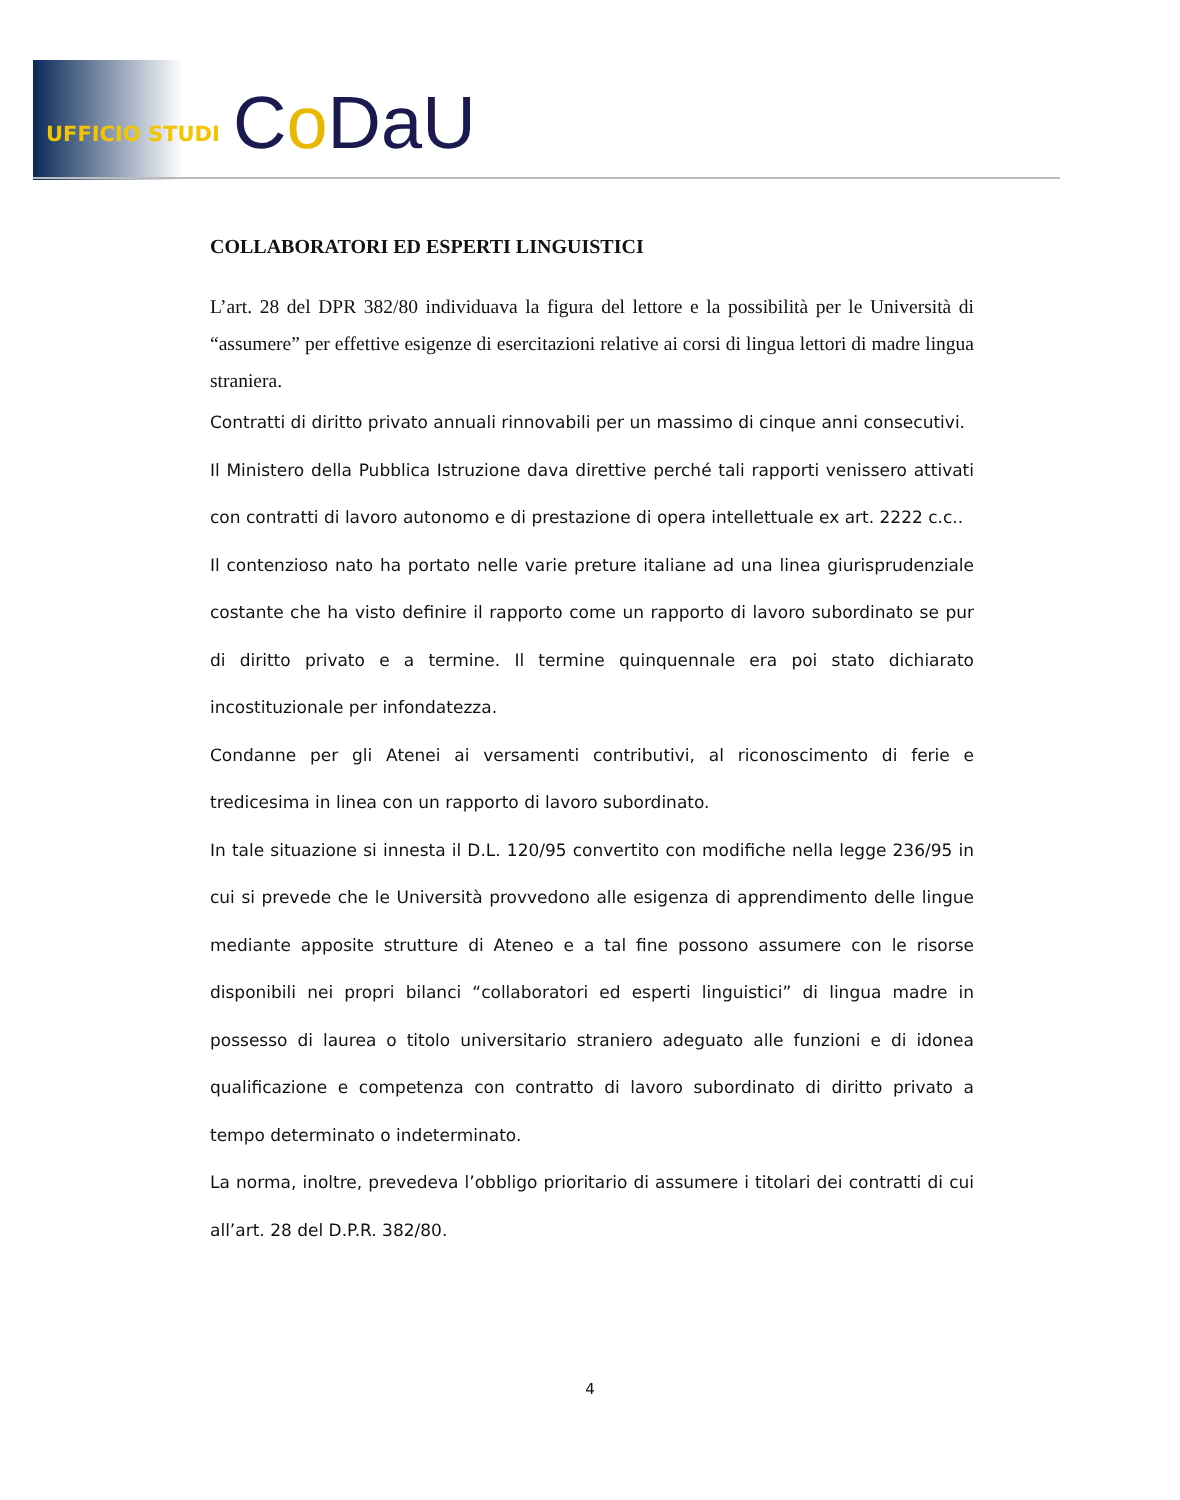UFFICIO STUDI Co DaU
COLLABORATORI ED ESPERTI LINGUISTICI
L’art. 28 del DPR 382/80 individuava la figura del lettore e la possibilità per le Università di “assumere” per effettive esigenze di esercitazioni relative ai corsi di lingua lettori di madre lingua straniera.
Contratti di diritto privato annuali rinnovabili per un massimo di cinque anni consecutivi.
Il Ministero della Pubblica Istruzione dava direttive perché tali rapporti venissero attivati con contratti di lavoro autonomo e di prestazione di opera intellettuale ex art. 2222 c.c..
Il contenzioso nato ha portato nelle varie preture italiane ad una linea giurisprudenziale costante che ha visto definire il rapporto come un rapporto di lavoro subordinato se pur di diritto privato e a termine. Il termine quinquennale era poi stato dichiarato incostituzionale per infondatezza.
Condanne per gli Atenei ai versamenti contributivi, al riconoscimento di ferie e tredicesima in linea con un rapporto di lavoro subordinato.
In tale situazione si innesta il D.L. 120/95 convertito con modifiche nella legge 236/95 in cui si prevede che le Università provvedono alle esigenza di apprendimento delle lingue mediante apposite strutture di Ateneo e a tal fine possono assumere con le risorse disponibili nei propri bilanci “collaboratori ed esperti linguistici” di lingua madre in possesso di laurea o titolo universitario straniero adeguato alle funzioni e di idonea qualificazione e competenza con contratto di lavoro subordinato di diritto privato a tempo determinato o indeterminato.
La norma, inoltre, prevedeva l’obbligo prioritario di assumere i titolari dei contratti di cui all’art. 28 del D.P.R. 382/80.
4